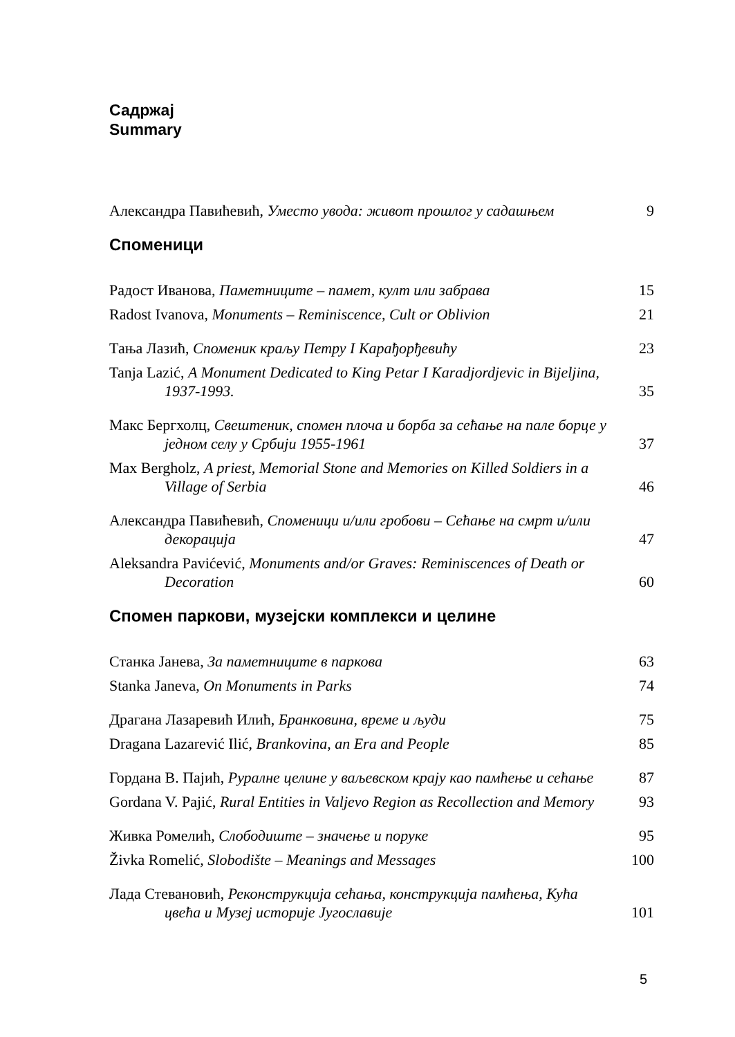Садржај
Summary
Александра Павићевић, Уместо увода: живот прошлог у садашњем
9
Споменици
Радост Иванова, Паметниците – памет, култ или забрава
15
Radost Ivanova, Monuments – Reminiscence, Cult or Oblivion
21
Тања Лазић, Споменик краљу Петру I Карађорђевићу
23
Tanja Lazić, A Monument Dedicated to King Petar I Karadjordjevic in Bijeljina, 1937-1993.
35
Макс Бергхолц, Свештеник, спомен плоча и борба за сећање на пале борце у једном селу у Србији 1955-1961
37
Max Bergholz, A priest, Memorial Stone and Memories on Killed Soldiers in a Village of Serbia
46
Александра Павићевић, Споменици и/или гробови – Сећање на смрт и/или декорација
47
Aleksandra Pavićević, Monuments and/or Graves: Reminiscences of Death or Decoration
60
Спомен паркови, музејски комплекси и целине
Станка Јанева, За паметниците в паркова
63
Stanka Janeva, On Monuments in Parks
74
Драгана Лазаревић Илић, Бранковина, време и људи
75
Dragana Lazarević Ilić, Brankovina, an Era and People
85
Гордана В. Пајић, Руралне целине у ваљевском крају као памћење и сећање
87
Gordana V. Pajić, Rural Entities in Valjevo Region as Recollection and Memory
93
Живка Ромелић, Слободиште – значење и поруке
95
Živka Romelić, Slobodište – Meanings and Messages
100
Лада Стевановић, Реконструкција сећања, конструкција памћења, Кућа цвећа и Музеј историје Југославије
101
5